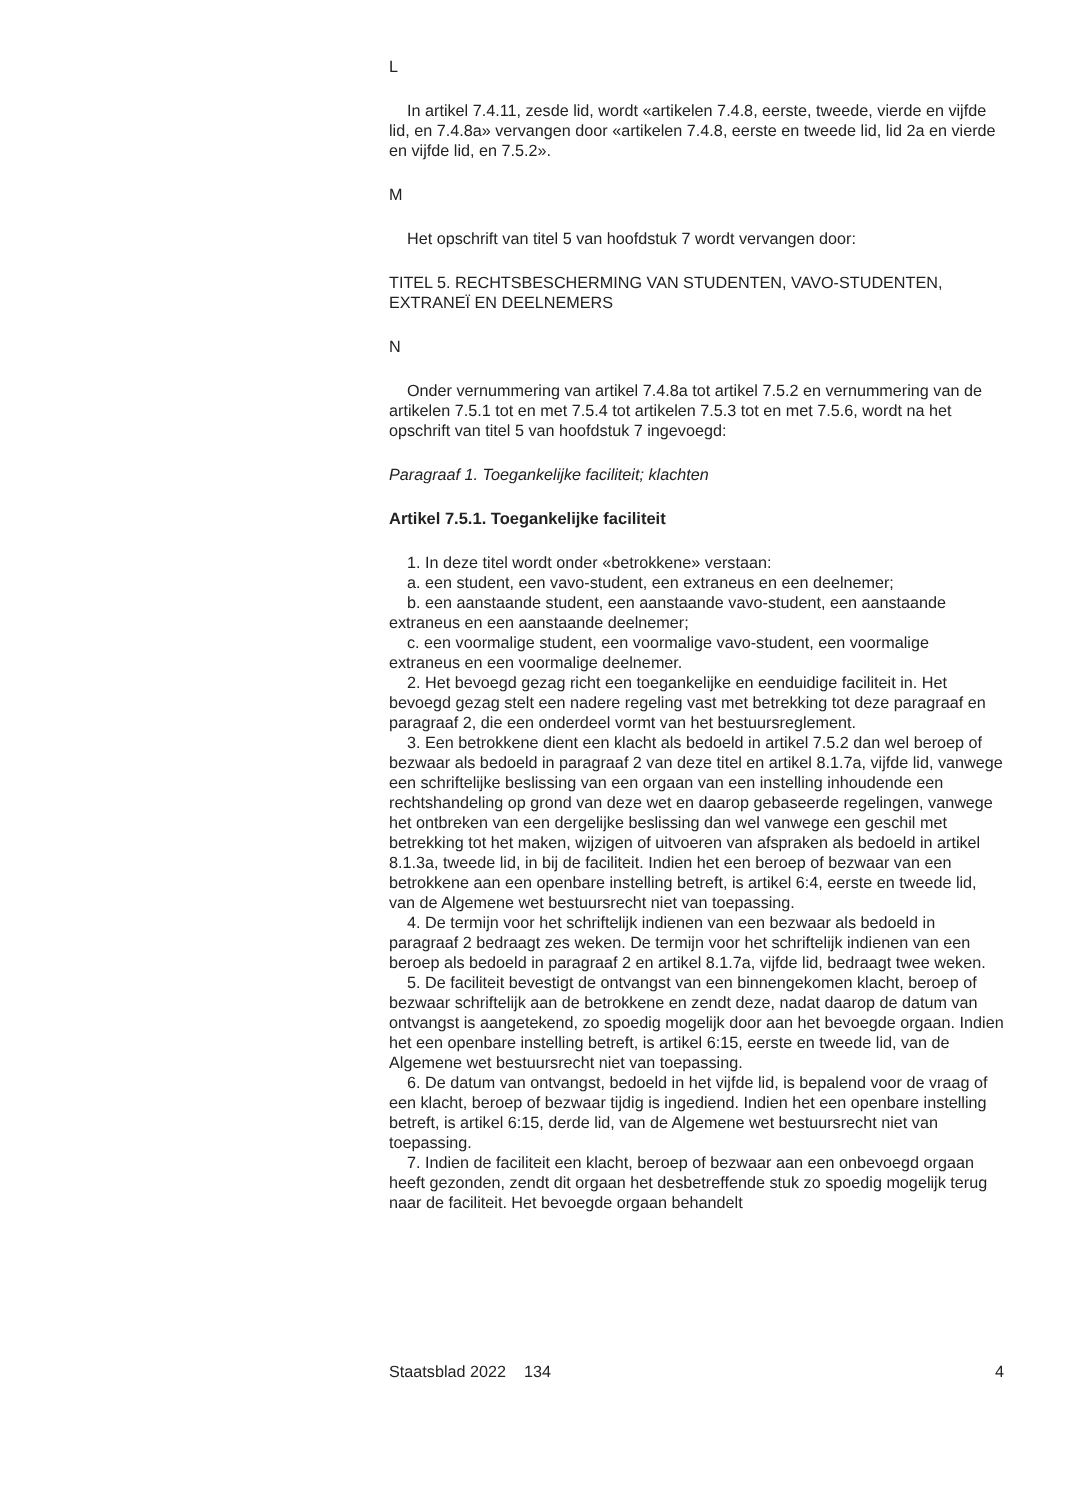L
In artikel 7.4.11, zesde lid, wordt «artikelen 7.4.8, eerste, tweede, vierde en vijfde lid, en 7.4.8a» vervangen door «artikelen 7.4.8, eerste en tweede lid, lid 2a en vierde en vijfde lid, en 7.5.2».
M
Het opschrift van titel 5 van hoofdstuk 7 wordt vervangen door:
TITEL 5. RECHTSBESCHERMING VAN STUDENTEN, VAVO-STUDENTEN, EXTRANEÏ EN DEELNEMERS
N
Onder vernummering van artikel 7.4.8a tot artikel 7.5.2 en vernummering van de artikelen 7.5.1 tot en met 7.5.4 tot artikelen 7.5.3 tot en met 7.5.6, wordt na het opschrift van titel 5 van hoofdstuk 7 ingevoegd:
Paragraaf 1. Toegankelijke faciliteit; klachten
Artikel 7.5.1. Toegankelijke faciliteit
1. In deze titel wordt onder «betrokkene» verstaan:
a. een student, een vavo-student, een extraneus en een deelnemer;
b. een aanstaande student, een aanstaande vavo-student, een aanstaande extraneus en een aanstaande deelnemer;
c. een voormalige student, een voormalige vavo-student, een voormalige extraneus en een voormalige deelnemer.
2. Het bevoegd gezag richt een toegankelijke en eenduidige faciliteit in. Het bevoegd gezag stelt een nadere regeling vast met betrekking tot deze paragraaf en paragraaf 2, die een onderdeel vormt van het bestuursreglement.
3. Een betrokkene dient een klacht als bedoeld in artikel 7.5.2 dan wel beroep of bezwaar als bedoeld in paragraaf 2 van deze titel en artikel 8.1.7a, vijfde lid, vanwege een schriftelijke beslissing van een orgaan van een instelling inhoudende een rechtshandeling op grond van deze wet en daarop gebaseerde regelingen, vanwege het ontbreken van een dergelijke beslissing dan wel vanwege een geschil met betrekking tot het maken, wijzigen of uitvoeren van afspraken als bedoeld in artikel 8.1.3a, tweede lid, in bij de faciliteit. Indien het een beroep of bezwaar van een betrokkene aan een openbare instelling betreft, is artikel 6:4, eerste en tweede lid, van de Algemene wet bestuursrecht niet van toepassing.
4. De termijn voor het schriftelijk indienen van een bezwaar als bedoeld in paragraaf 2 bedraagt zes weken. De termijn voor het schriftelijk indienen van een beroep als bedoeld in paragraaf 2 en artikel 8.1.7a, vijfde lid, bedraagt twee weken.
5. De faciliteit bevestigt de ontvangst van een binnengekomen klacht, beroep of bezwaar schriftelijk aan de betrokkene en zendt deze, nadat daarop de datum van ontvangst is aangetekend, zo spoedig mogelijk door aan het bevoegde orgaan. Indien het een openbare instelling betreft, is artikel 6:15, eerste en tweede lid, van de Algemene wet bestuursrecht niet van toepassing.
6. De datum van ontvangst, bedoeld in het vijfde lid, is bepalend voor de vraag of een klacht, beroep of bezwaar tijdig is ingediend. Indien het een openbare instelling betreft, is artikel 6:15, derde lid, van de Algemene wet bestuursrecht niet van toepassing.
7. Indien de faciliteit een klacht, beroep of bezwaar aan een onbevoegd orgaan heeft gezonden, zendt dit orgaan het desbetreffende stuk zo spoedig mogelijk terug naar de faciliteit. Het bevoegde orgaan behandelt
Staatsblad 2022 134 4